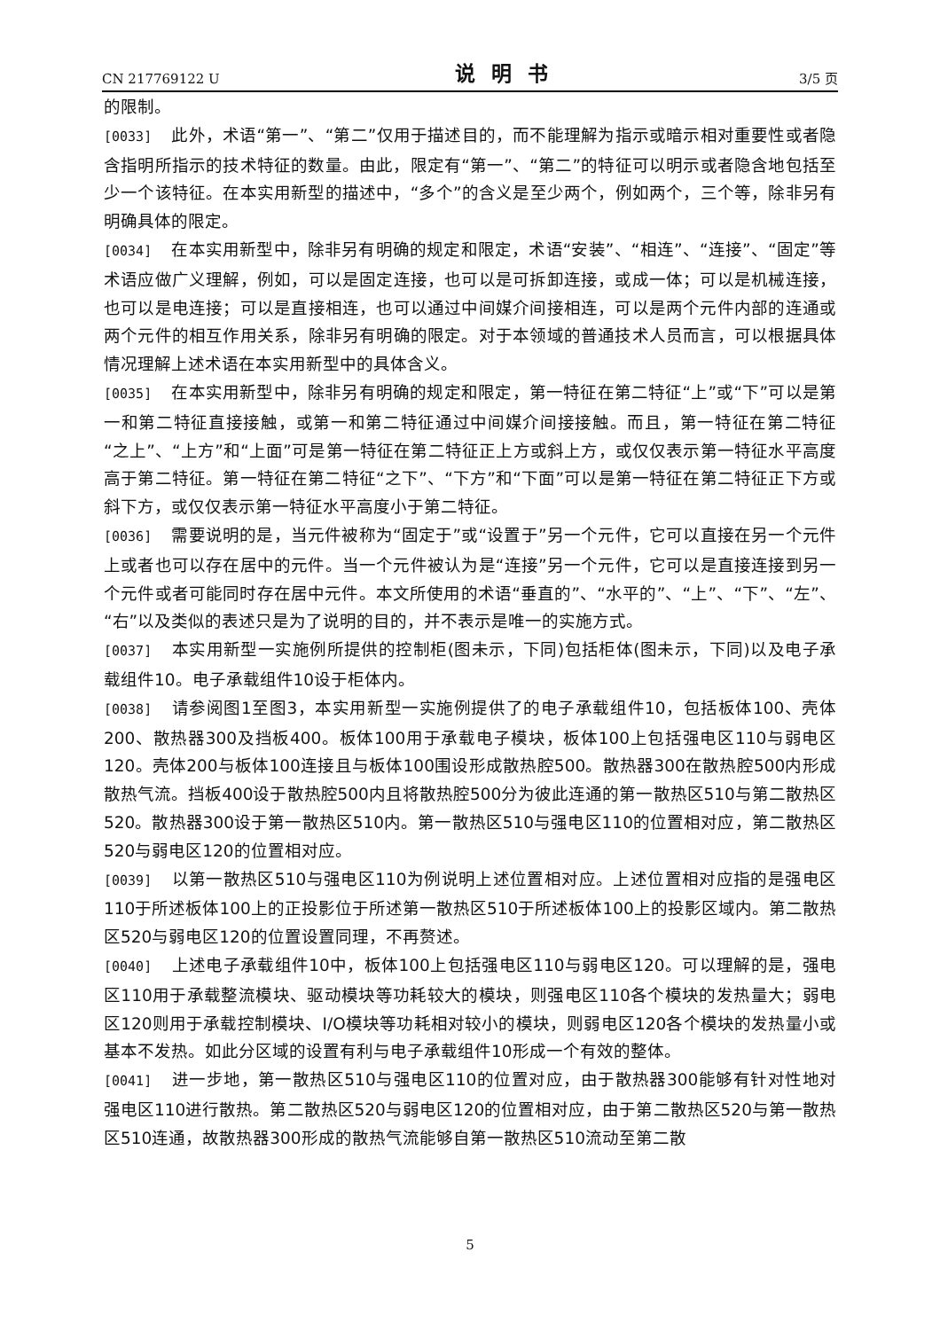CN 217769122 U 说明书 3/5 页
的限制。
[0033] 此外，术语“第一”、“第二”仅用于描述目的，而不能理解为指示或暗示相对重要性或者隐含指明所指示的技术特征的数量。由此，限定有“第一”、“第二”的特征可以明示或者隐含地包括至少一个该特征。在本实用新型的描述中，“多个”的含义是至少两个，例如两个，三个等，除非另有明确具体的限定。
[0034] 在本实用新型中，除非另有明确的规定和限定，术语“安装”、“相连”、“连接”、“固定”等术语应做广义理解，例如，可以是固定连接，也可以是可拆卸连接，或成一体；可以是机械连接，也可以是电连接；可以是直接相连，也可以通过中间媒介间接相连，可以是两个元件内部的连通或两个元件的相互作用关系，除非另有明确的限定。对于本领域的普通技术人员而言，可以根据具体情况理解上述术语在本实用新型中的具体含义。
[0035] 在本实用新型中，除非另有明确的规定和限定，第一特征在第二特征“上”或“下”可以是第一和第二特征直接接触，或第一和第二特征通过中间媒介间接接触。而且，第一特征在第二特征“之上”、“上方”和“上面”可是第一特征在第二特征正上方或斜上方，或仅仅表示第一特征水平高度高于第二特征。第一特征在第二特征“之下”、“下方”和“下面”可以是第一特征在第二特征正下方或斜下方，或仅仅表示第一特征水平高度小于第二特征。
[0036] 需要说明的是，当元件被称为“固定于”或“设置于”另一个元件，它可以直接在另一个元件上或者也可以存在居中的元件。当一个元件被认为是“连接”另一个元件，它可以是直接连接到另一个元件或者可能同时存在居中元件。本文所使用的术语“垂直的”、“水平的”、“上”、“下”、“左”、“右”以及类似的表述只是为了说明的目的，并不表示是唯一的实施方式。
[0037] 本实用新型一实施例所提供的控制柜(图未示，下同)包括柜体(图未示，下同)以及电子承载组件10。电子承载组件10设于柜体内。
[0038] 请参阅图1至图3，本实用新型一实施例提供了的电子承载组件10，包括板体100、壳体200、散热器300及挡板400。板体100用于承载电子模块，板体100上包括强电区110与弱电区120。壳体200与板体100连接且与板体100围设形成散热腔500。散热器300在散热腔500内形成散热气流。挡板400设于散热腔500内且将散热腔500分为彼此连通的第一散热区510与第二散热区520。散热器300设于第一散热区510内。第一散热区510与强电区110的位置相对应，第二散热区520与弱电区120的位置相对应。
[0039] 以第一散热区510与强电区110为例说明上述位置相对应。上述位置相对应指的是强电区110于所述板体100上的正投影位于所述第一散热区510于所述板体100上的投影区域内。第二散热区520与弱电区120的位置设置同理，不再赘述。
[0040] 上述电子承载组件10中，板体100上包括强电区110与弱电区120。可以理解的是，强电区110用于承载整流模块、驱动模块等功耗较大的模块，则强电区110各个模块的发热量大；弱电区120则用于承载控制模块、I/O模块等功耗相对较小的模块，则弱电区120各个模块的发热量小或基本不发热。如此分区域的设置有利与电子承载组件10形成一个有效的整体。
[0041] 进一步地，第一散热区510与强电区110的位置对应，由于散热器300能够有针对性地对强电区110进行散热。第二散热区520与弱电区120的位置相对应，由于第二散热区520与第一散热区510连通，故散热器300形成的散热气流能够自第一散热区510流动至第二散
5